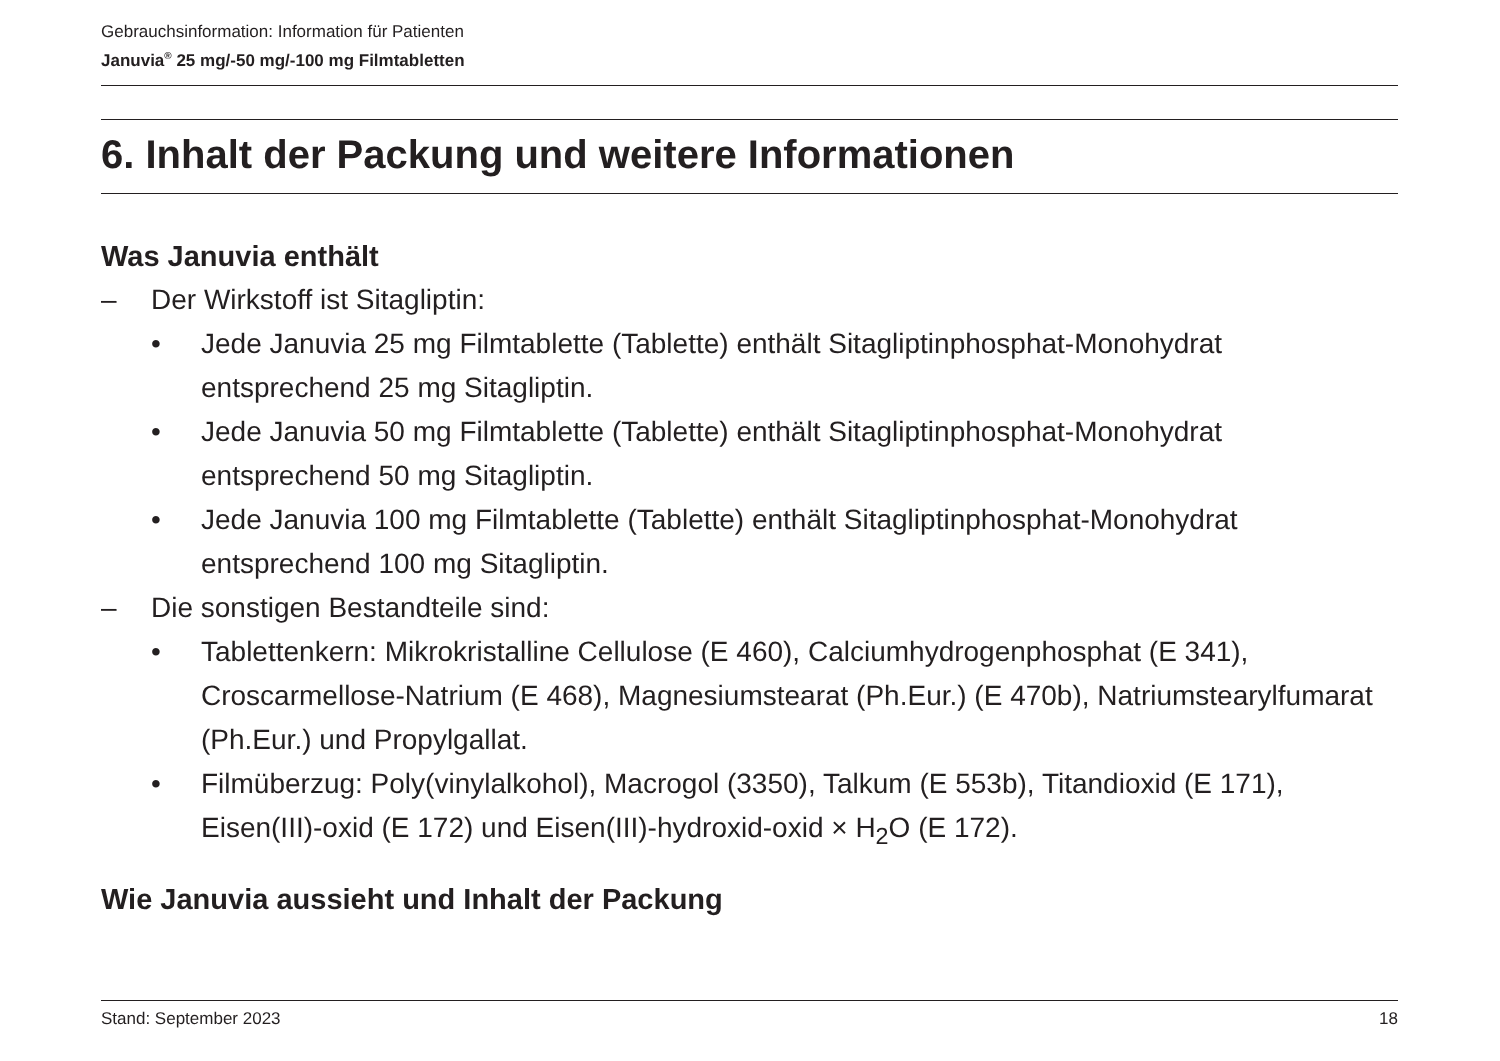Gebrauchsinformation: Information für Patienten
Januvia<sup>®</sup> 25 mg/-50 mg/-100 mg Filmtabletten
6. Inhalt der Packung und weitere Informationen
Was Januvia enthält
– Der Wirkstoff ist Sitagliptin:
• Jede Januvia 25 mg Filmtablette (Tablette) enthält Sitagliptinphosphat-Monohydrat entsprechend 25 mg Sitagliptin.
• Jede Januvia 50 mg Filmtablette (Tablette) enthält Sitagliptinphosphat-Monohydrat entsprechend 50 mg Sitagliptin.
• Jede Januvia 100 mg Filmtablette (Tablette) enthält Sitagliptinphosphat-Monohydrat entsprechend 100 mg Sitagliptin.
– Die sonstigen Bestandteile sind:
• Tablettenkern: Mikrokristalline Cellulose (E 460), Calciumhydrogenphosphat (E 341), Croscarmellose-Natrium (E 468), Magnesiumstearat (Ph.Eur.) (E 470b), Natriumstearylfumarat (Ph.Eur.) und Propylgallat.
• Filmüberzug: Poly(vinylalkohol), Macrogol (3350), Talkum (E 553b), Titandioxid (E 171), Eisen(III)-oxid (E 172) und Eisen(III)-hydroxid-oxid × H<sub>2</sub>O (E 172).
Wie Januvia aussieht und Inhalt der Packung
Stand: September 2023 18